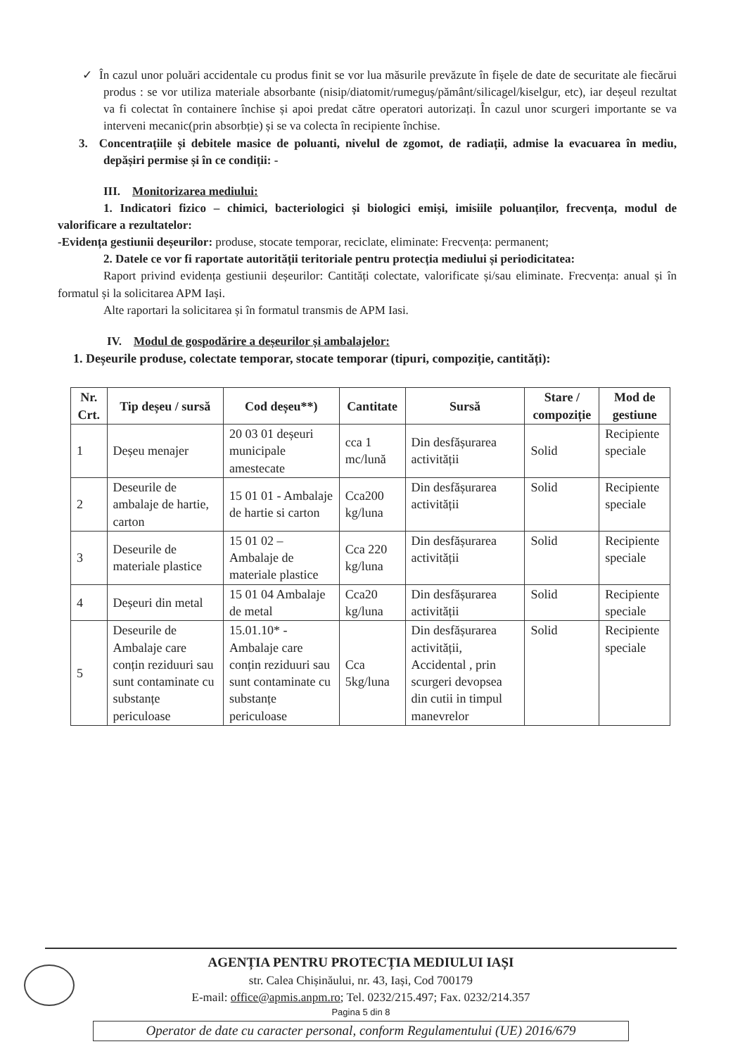✓ În cazul unor poluări accidentale cu produs finit se vor lua măsurile prevăzute în fișele de date de securitate ale fiecărui produs : se vor utiliza materiale absorbante (nisip/diatomit/rumeguș/pământ/silicagel/kiselgur, etc), iar deșeul rezultat va fi colectat în containere închise și apoi predat către operatori autorizați. În cazul unor scurgeri importante se va interveni mecanic(prin absorbție) și se va colecta în recipiente închise.
3. Concentrațiile și debitele masice de poluanti, nivelul de zgomot, de radiații, admise la evacuarea în mediu, depășiri permise și în ce condiții: -
III. Monitorizarea mediului:
1. Indicatori fizico – chimici, bacteriologici și biologici emiși, imisiile poluanților, frecvența, modul de valorificare a rezultatelor:
-Evidența gestiunii deșeurilor: produse, stocate temporar, reciclate, eliminate: Frecvența: permanent;
2. Datele ce vor fi raportate autorității teritoriale pentru protecția mediului și periodicitatea:
Raport privind evidența gestiunii deșeurilor: Cantități colectate, valorificate și/sau eliminate. Frecvența: anual și în formatul și la solicitarea APM Iași.
Alte raportari la solicitarea și în formatul transmis de APM Iasi.
IV. Modul de gospodărire a deșeurilor și ambalajelor:
1. Deșeurile produse, colectate temporar, stocate temporar (tipuri, compoziție, cantități):
| Nr. Crt. | Tip deșeu / sursă | Cod deșeu**) | Cantitate | Sursă | Stare / compoziție | Mod de gestiune |
| --- | --- | --- | --- | --- | --- | --- |
| 1 | Deșeu menajer | 20 03 01 deșeuri municipale amestecate | cca 1 mc/lună | Din desfășurarea activității | Solid | Recipiente speciale |
| 2 | Deseurile de ambalaje de hartie, carton | 15 01 01 - Ambalaje de hartie si carton | Cca200 kg/luna | Din desfășurarea activității | Solid | Recipiente speciale |
| 3 | Deseurile de materiale plastice | 15 01 02 – Ambalaje de materiale plastice | Cca 220 kg/luna | Din desfășurarea activității | Solid | Recipiente speciale |
| 4 | Deșeuri din metal | 15 01 04 Ambalaje de metal | Cca20 kg/luna | Din desfășurarea activității | Solid | Recipiente speciale |
| 5 | Deseurile de Ambalaje care conțin reziduuri sau sunt contaminate cu substanțe periculoase | 15.01.10* - Ambalaje care conțin reziduuri sau sunt contaminate cu substanțe periculoase | Cca 5kg/luna | Din desfășurarea activității, Accidental , prin scurgeri devopsea din cutii in timpul manevrelor | Solid | Recipiente speciale |
AGENȚIA PENTRU PROTECȚIA MEDIULUI IAȘI
str. Calea Chișinăului, nr. 43, Iași, Cod 700179
E-mail: office@apmis.anpm.ro; Tel. 0232/215.497; Fax. 0232/214.357
Pagina 5 din 8
Operator de date cu caracter personal, conform Regulamentului (UE) 2016/679